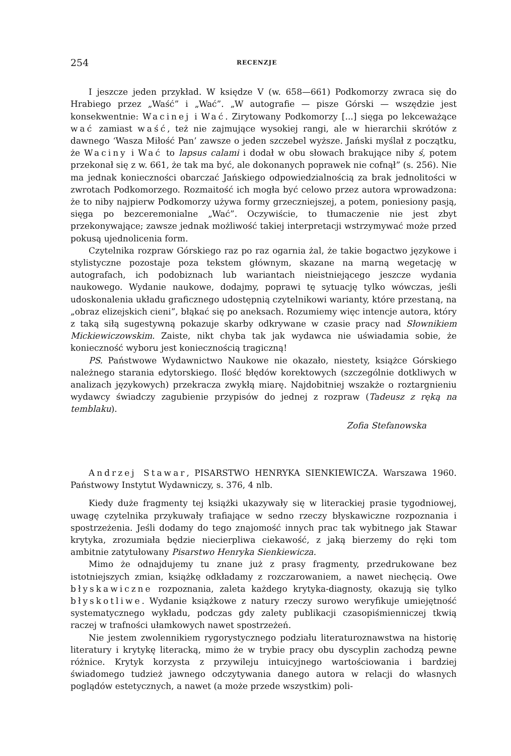254 RECENZJE
I jeszcze jeden przykład. W księdze V (w. 658—661) Podkomorzy zwraca się do Hrabiego przez „Waść” i „Wać”. „W autografie — pisze Górski — wszędzie jest konsekwentnie: Wacinej i Wać. Zirytowany Podkomorzy [...] sięga po lekceważące wać zamiast waść, też nie zajmujące wysokiej rangi, ale w hierarchii skrótów z dawnego ‘Wasza Miłość Pan’ zawsze o jeden szczebel wyższe. Jański myślał z początku, że Waciny i Wać to lapsus calami i dodał w obu słowach brakujące niby ś, potem przekonał się z w. 661, że tak ma być, ale dokonanych poprawek nie cofnął” (s. 256). Nie ma jednak konieczności obarczać Jańskiego odpowiedzialnością za brak jednolitości w zwrotach Podkomorzego. Rozmaitość ich mogła być celowo przez autora wprowadzona: że to niby najpierw Podkomorzy używa formy grzeczniejszej, a potem, poniesiony pasją, sięga po bezceremonialne „Wać”. Oczywiście, to tłumaczenie nie jest zbyt przekonywające; zawsze jednak możliwość takiej interpretacji wstrzymywać może przed pokusą ujednolicenia form.
Czytelnika rozpraw Górskiego raz po raz ogarnia żal, że takie bogactwo językowe i stylistyczne pozostaje poza tekstem głównym, skazane na marną wegetację w autografach, ich podobiznach lub wariantach nieistniejącego jeszcze wydania naukowego. Wydanie naukowe, dodajmy, poprawi tę sytuację tylko wówczas, jeśli udoskonalenia układu graficznego udostępnią czytelnikowi warianty, które przestaną, na „obraz elizejskich cieni”, błąkać się po aneksach. Rozumiemy więc intencje autora, który z taką siłą sugestywną pokazuje skarby odkrywane w czasie pracy nad Słownikiem Mickiewiczowskim. Zaiste, nikt chyba tak jak wydawca nie uświadamia sobie, że konieczność wyboru jest koniecznością tragiczną!
PS. Państwowe Wydawnictwo Naukowe nie okazało, niestety, książce Górskiego należnego starania edytorskiego. Ilość błędów korektowych (szczególnie dotkliwych w analizach językowych) przekracza zwykłą miarę. Najdobitniej wszakże o roztargnieniu wydawcy świadczy zagubienie przypisów do jednej z rozpraw (Tadeusz z ręką na temblaku).
Zofia Stefanowska
Andrzej Stawar, PISARSTWO HENRYKA SIENKIEWICZA. Warszawa 1960. Państwowy Instytut Wydawniczy, s. 376, 4 nlb.
Kiedy duże fragmenty tej książki ukazywały się w literackiej prasie tygodniowej, uwagę czytelnika przykuwały trafiające w sedno rzeczy błyskawiczne rozpoznania i spostrzeżenia. Jeśli dodamy do tego znajomość innych prac tak wybitnego jak Stawar krytyka, zrozumiała będzie niecierpliwa ciekawość, z jaką bierzemy do ręki tom ambitnie zatytułowany Pisarstwo Henryka Sienkiewicza.
Mimo że odnajdujemy tu znane już z prasy fragmenty, przedrukowane bez istotniejszych zmian, książkę odkładamy z rozczarowaniem, a nawet niechęcią. Owe błyskawiczne rozpoznania, zaleta każdego krytyka-diagnosty, okazują się tylko błyskotliwe. Wydanie książkowe z natury rzeczy surowo weryfikuje umiejętność systematycznego wykładu, podczas gdy zalety publikacji czasopiśmienniczej tkwią raczej w trafności ułamkowych nawet spostrzeżeń.
Nie jestem zwolennikiem rygorystycznego podziału literaturoznawstwa na historię literatury i krytykę literacką, mimo że w trybie pracy obu dyscyplin zachodzą pewne różnice. Krytyk korzysta z przywileju intuicyjnego wartościowania i bardziej świadomego tudzież jawnego odczytywania danego autora w relacji do własnych poglądów estetycznych, a nawet (a może przede wszystkim) poli-